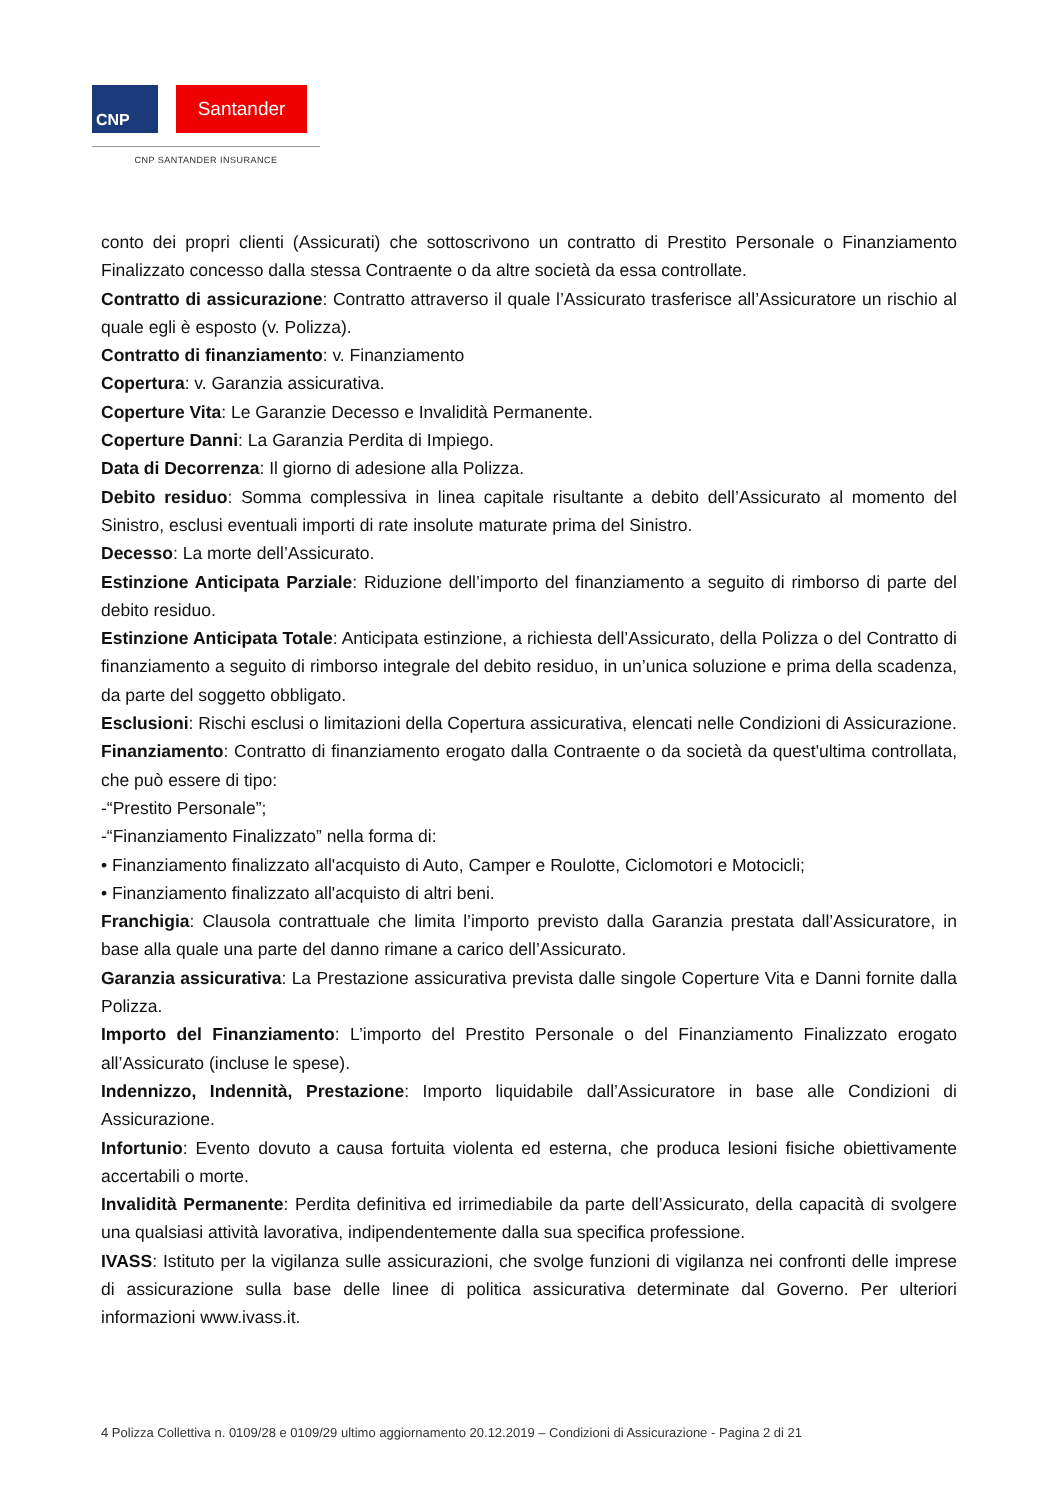CNP Santander
CNP SANTANDER INSURANCE
conto dei propri clienti (Assicurati) che sottoscrivono un contratto di Prestito Personale o Finanziamento Finalizzato concesso dalla stessa Contraente o da altre società da essa controllate.
Contratto di assicurazione: Contratto attraverso il quale l’Assicurato trasferisce all’Assicuratore un rischio al quale egli è esposto (v. Polizza).
Contratto di finanziamento: v. Finanziamento
Copertura: v. Garanzia assicurativa.
Coperture Vita: Le Garanzie Decesso e Invalidità Permanente.
Coperture Danni: La Garanzia Perdita di Impiego.
Data di Decorrenza: Il giorno di adesione alla Polizza.
Debito residuo: Somma complessiva in linea capitale risultante a debito dell’Assicurato al momento del Sinistro, esclusi eventuali importi di rate insolute maturate prima del Sinistro.
Decesso: La morte dell’Assicurato.
Estinzione Anticipata Parziale: Riduzione dell’importo del finanziamento a seguito di rimborso di parte del debito residuo.
Estinzione Anticipata Totale: Anticipata estinzione, a richiesta dell’Assicurato, della Polizza o del Contratto di finanziamento a seguito di rimborso integrale del debito residuo, in un’unica soluzione e prima della scadenza, da parte del soggetto obbligato.
Esclusioni: Rischi esclusi o limitazioni della Copertura assicurativa, elencati nelle Condizioni di Assicurazione.
Finanziamento: Contratto di finanziamento erogato dalla Contraente o da società da quest'ultima controllata, che può essere di tipo:
-“Prestito Personale”;
-“Finanziamento Finalizzato” nella forma di:
• Finanziamento finalizzato all'acquisto di Auto, Camper e Roulotte, Ciclomotori e Motocicli;
• Finanziamento finalizzato all'acquisto di altri beni.
Franchigia: Clausola contrattuale che limita l’importo previsto dalla Garanzia prestata dall’Assicuratore, in base alla quale una parte del danno rimane a carico dell’Assicurato.
Garanzia assicurativa: La Prestazione assicurativa prevista dalle singole Coperture Vita e Danni fornite dalla Polizza.
Importo del Finanziamento: L’importo del Prestito Personale o del Finanziamento Finalizzato erogato all’Assicurato (incluse le spese).
Indennizzo, Indennità, Prestazione: Importo liquidabile dall’Assicuratore in base alle Condizioni di Assicurazione.
Infortunio: Evento dovuto a causa fortuita violenta ed esterna, che produca lesioni fisiche obiettivamente accertabili o morte.
Invalidità Permanente: Perdita definitiva ed irrimediabile da parte dell’Assicurato, della capacità di svolgere una qualsiasi attività lavorativa, indipendentemente dalla sua specifica professione.
IVASS: Istituto per la vigilanza sulle assicurazioni, che svolge funzioni di vigilanza nei confronti delle imprese di assicurazione sulla base delle linee di politica assicurativa determinate dal Governo. Per ulteriori informazioni www.ivass.it.
4 Polizza Collettiva n. 0109/28 e 0109/29 ultimo aggiornamento 20.12.2019 – Condizioni di Assicurazione - Pagina 2 di 21